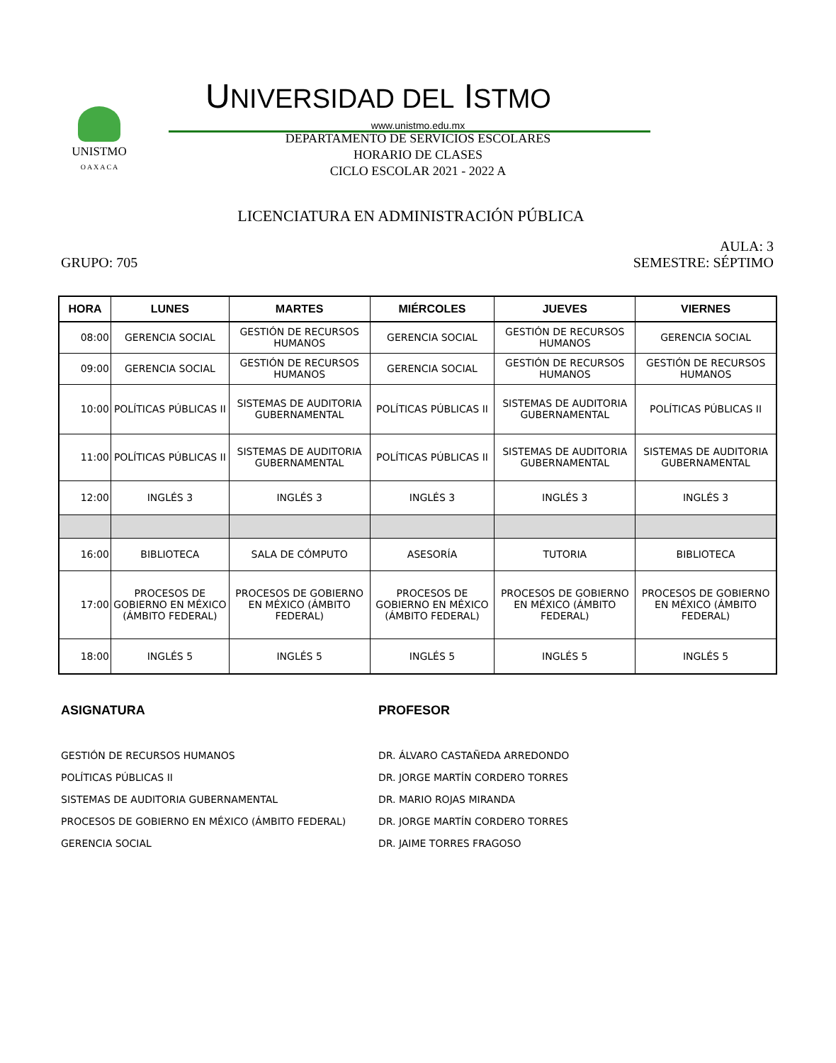UNISTMO
O A X A C A
UNIVERSIDAD DEL ISTMO
www.unistmo.edu.mx
DEPARTAMENTO DE SERVICIOS ESCOLARES
HORARIO DE CLASES
CICLO ESCOLAR 2021 - 2022 A
LICENCIATURA EN ADMINISTRACIÓN PÚBLICA
AULA: 3
GRUPO: 705 SEMESTRE: SÉPTIMO
| HORA | LUNES | MARTES | MIÉRCOLES | JUEVES | VIERNES |
| --- | --- | --- | --- | --- | --- |
| 08:00 | GERENCIA SOCIAL | GESTIÓN DE RECURSOS HUMANOS | GERENCIA SOCIAL | GESTIÓN DE RECURSOS HUMANOS | GERENCIA SOCIAL |
| 09:00 | GERENCIA SOCIAL | GESTIÓN DE RECURSOS HUMANOS | GERENCIA SOCIAL | GESTIÓN DE RECURSOS HUMANOS | GESTIÓN DE RECURSOS HUMANOS |
| 10:00 | POLÍTICAS PÚBLICAS II | SISTEMAS DE AUDITORIA GUBERNAMENTAL | POLÍTICAS PÚBLICAS II | SISTEMAS DE AUDITORIA GUBERNAMENTAL | POLÍTICAS PÚBLICAS II |
| 11:00 | POLÍTICAS PÚBLICAS II | SISTEMAS DE AUDITORIA GUBERNAMENTAL | POLÍTICAS PÚBLICAS II | SISTEMAS DE AUDITORIA GUBERNAMENTAL | SISTEMAS DE AUDITORIA GUBERNAMENTAL |
| 12:00 | INGLÉS 3 | INGLÉS 3 | INGLÉS 3 | INGLÉS 3 | INGLÉS 3 |
| 16:00 | BIBLIOTECA | SALA DE CÓMPUTO | ASESORÍA | TUTORIA | BIBLIOTECA |
| 17:00 | PROCESOS DE GOBIERNO EN MÉXICO (ÁMBITO FEDERAL) | PROCESOS DE GOBIERNO EN MÉXICO (ÁMBITO FEDERAL) | PROCESOS DE GOBIERNO EN MÉXICO (ÁMBITO FEDERAL) | PROCESOS DE GOBIERNO EN MÉXICO (ÁMBITO FEDERAL) | PROCESOS DE GOBIERNO EN MÉXICO (ÁMBITO FEDERAL) |
| 18:00 | INGLÉS 5 | INGLÉS 5 | INGLÉS 5 | INGLÉS 5 | INGLÉS 5 |
ASIGNATURA
GESTIÓN DE RECURSOS HUMANOS
POLÍTICAS PÚBLICAS II
SISTEMAS DE AUDITORIA GUBERNAMENTAL
PROCESOS DE GOBIERNO EN MÉXICO (ÁMBITO FEDERAL)
GERENCIA SOCIAL
PROFESOR
DR. ÁLVARO CASTAÑEDA ARREDONDO
DR. JORGE MARTÍN CORDERO TORRES
DR. MARIO ROJAS MIRANDA
DR. JORGE MARTÍN CORDERO TORRES
DR. JAIME TORRES FRAGOSO